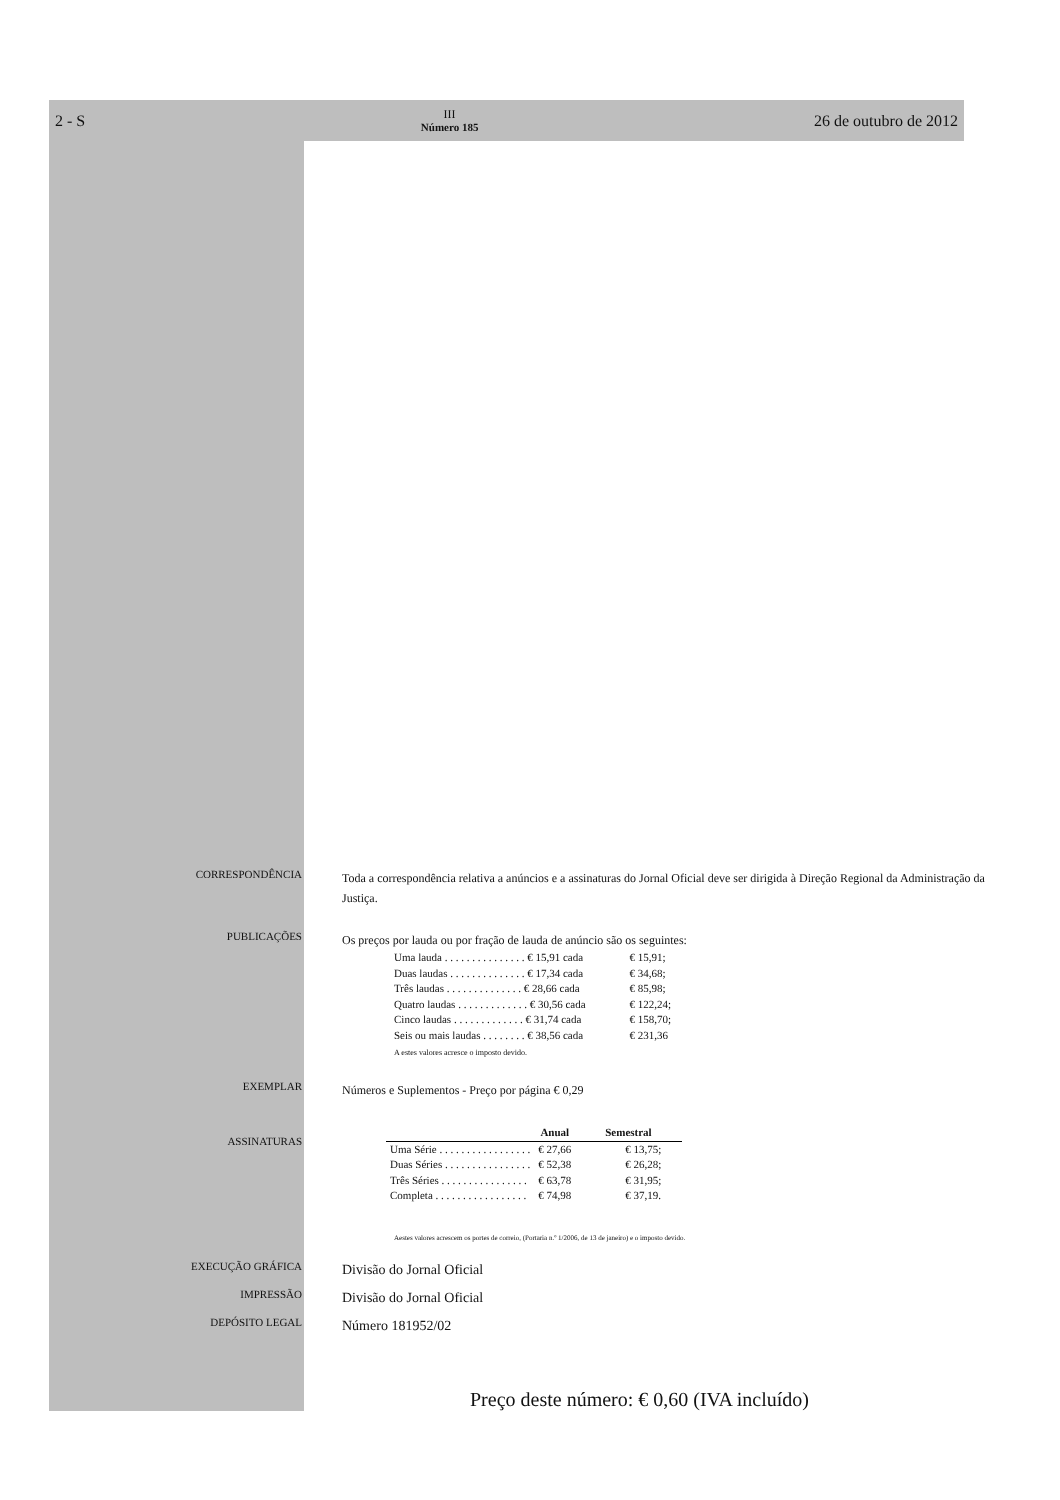2 - S
III
Número 185
26 de outubro de 2012
CORRESPONDÊNCIA
Toda a correspondência relativa a anúncios e a assinaturas do Jornal Oficial deve ser dirigida à Direção Regional da Administração da Justiça.
PUBLICAÇÕES
Os preços por lauda ou por fração de lauda de anúncio são os seguintes:
| Uma lauda . . . . . . . . . . . . . . . € 15,91 cada | € 15,91; |
| Duas laudas . . . . . . . . . . . . . . € 17,34 cada | € 34,68; |
| Três laudas . . . . . . . . . . . . . . € 28,66 cada | € 85,98; |
| Quatro laudas . . . . . . . . . . . . . € 30,56 cada | € 122,24; |
| Cinco laudas . . . . . . . . . . . . . € 31,74 cada | € 158,70; |
| Seis ou mais laudas . . . . . . . . € 38,56 cada | € 231,36 |
A estes valores acresce o imposto devido.
EXEMPLAR
Números e Suplementos - Preço por página € 0,29
ASSINATURAS
| | Anual | Semestral |
| --- | --- | --- |
| Uma Série . . . . . . . . . . . . . . . . . | € 27,66 | € 13,75; |
| Duas Séries . . . . . . . . . . . . . . . . | € 52,38 | € 26,28; |
| Três Séries . . . . . . . . . . . . . . . . | € 63,78 | € 31,95; |
| Completa . . . . . . . . . . . . . . . . . | € 74,98 | € 37,19. |
Aestes valores acrescem os portes de correio, (Portaria n.º 1/2006, de 13 de janeiro) e o imposto devido.
EXECUÇÃO GRÁFICA
Divisão do Jornal Oficial
IMPRESSÃO
Divisão do Jornal Oficial
DEPÓSITO LEGAL
Número 181952/02
Preço deste número: € 0,60 (IVA incluído)